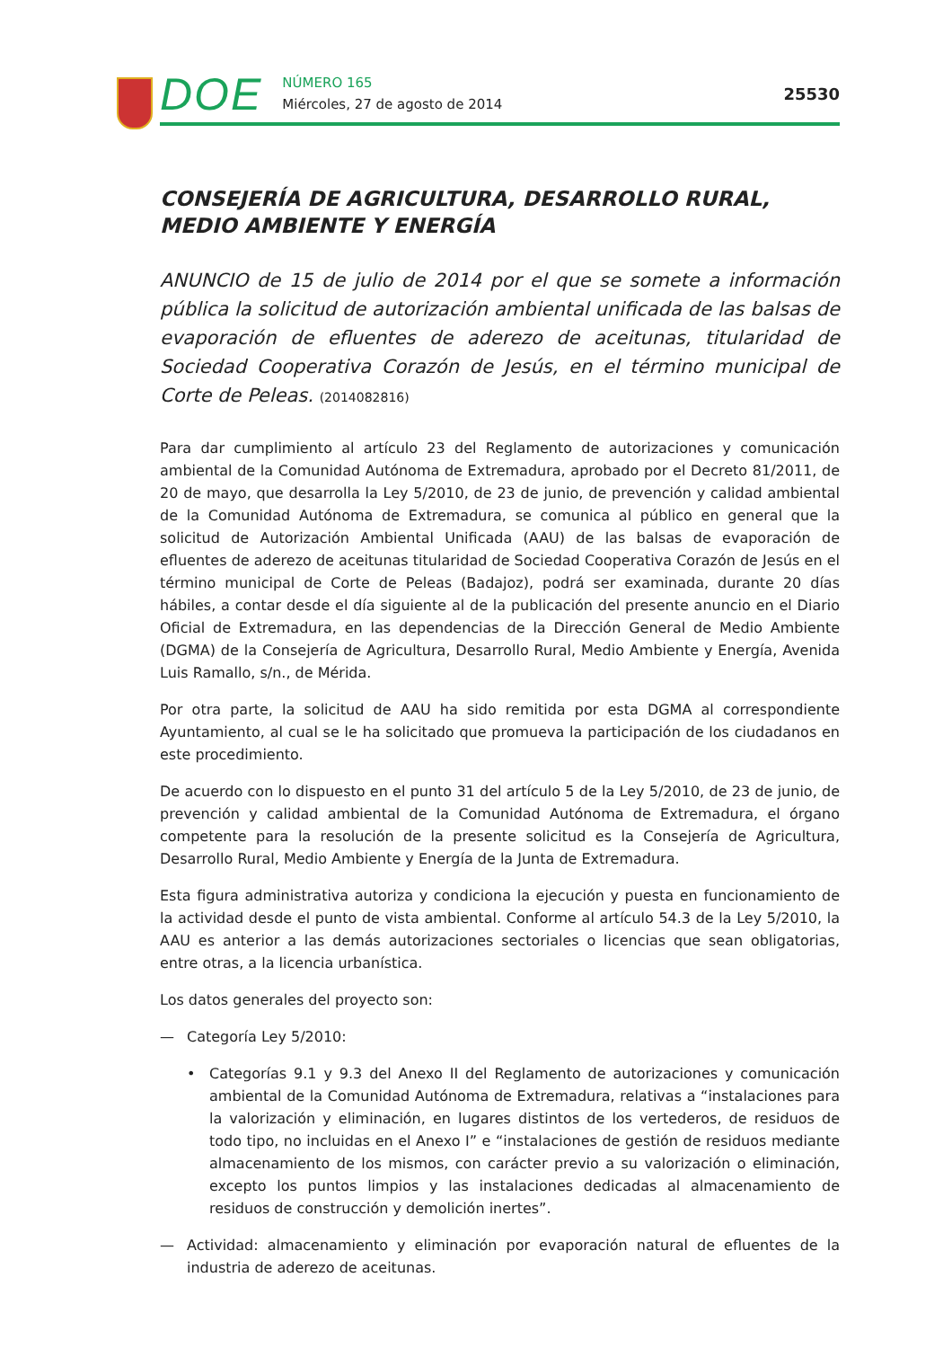DOE
NÚMERO 165
Miércoles, 27 de agosto de 2014
25530
CONSEJERÍA DE AGRICULTURA, DESARROLLO RURAL, MEDIO AMBIENTE Y ENERGÍA
ANUNCIO de 15 de julio de 2014 por el que se somete a información pública la solicitud de autorización ambiental unificada de las balsas de evaporación de efluentes de aderezo de aceitunas, titularidad de Sociedad Cooperativa Corazón de Jesús, en el término municipal de Corte de Peleas. (2014082816)
Para dar cumplimiento al artículo 23 del Reglamento de autorizaciones y comunicación ambiental de la Comunidad Autónoma de Extremadura, aprobado por el Decreto 81/2011, de 20 de mayo, que desarrolla la Ley 5/2010, de 23 de junio, de prevención y calidad ambiental de la Comunidad Autónoma de Extremadura, se comunica al público en general que la solicitud de Autorización Ambiental Unificada (AAU) de las balsas de evaporación de efluentes de aderezo de aceitunas titularidad de Sociedad Cooperativa Corazón de Jesús en el término municipal de Corte de Peleas (Badajoz), podrá ser examinada, durante 20 días hábiles, a contar desde el día siguiente al de la publicación del presente anuncio en el Diario Oficial de Extremadura, en las dependencias de la Dirección General de Medio Ambiente (DGMA) de la Consejería de Agricultura, Desarrollo Rural, Medio Ambiente y Energía, Avenida Luis Ramallo, s/n., de Mérida.
Por otra parte, la solicitud de AAU ha sido remitida por esta DGMA al correspondiente Ayuntamiento, al cual se le ha solicitado que promueva la participación de los ciudadanos en este procedimiento.
De acuerdo con lo dispuesto en el punto 31 del artículo 5 de la Ley 5/2010, de 23 de junio, de prevención y calidad ambiental de la Comunidad Autónoma de Extremadura, el órgano competente para la resolución de la presente solicitud es la Consejería de Agricultura, Desarrollo Rural, Medio Ambiente y Energía de la Junta de Extremadura.
Esta figura administrativa autoriza y condiciona la ejecución y puesta en funcionamiento de la actividad desde el punto de vista ambiental. Conforme al artículo 54.3 de la Ley 5/2010, la AAU es anterior a las demás autorizaciones sectoriales o licencias que sean obligatorias, entre otras, a la licencia urbanística.
Los datos generales del proyecto son:
— Categoría Ley 5/2010:
• Categorías 9.1 y 9.3 del Anexo II del Reglamento de autorizaciones y comunicación ambiental de la Comunidad Autónoma de Extremadura, relativas a “instalaciones para la valorización y eliminación, en lugares distintos de los vertederos, de residuos de todo tipo, no incluidas en el Anexo I” e “instalaciones de gestión de residuos mediante almacenamiento de los mismos, con carácter previo a su valorización o eliminación, excepto los puntos limpios y las instalaciones dedicadas al almacenamiento de residuos de construcción y demolición inertes”.
— Actividad: almacenamiento y eliminación por evaporación natural de efluentes de la industria de aderezo de aceitunas.